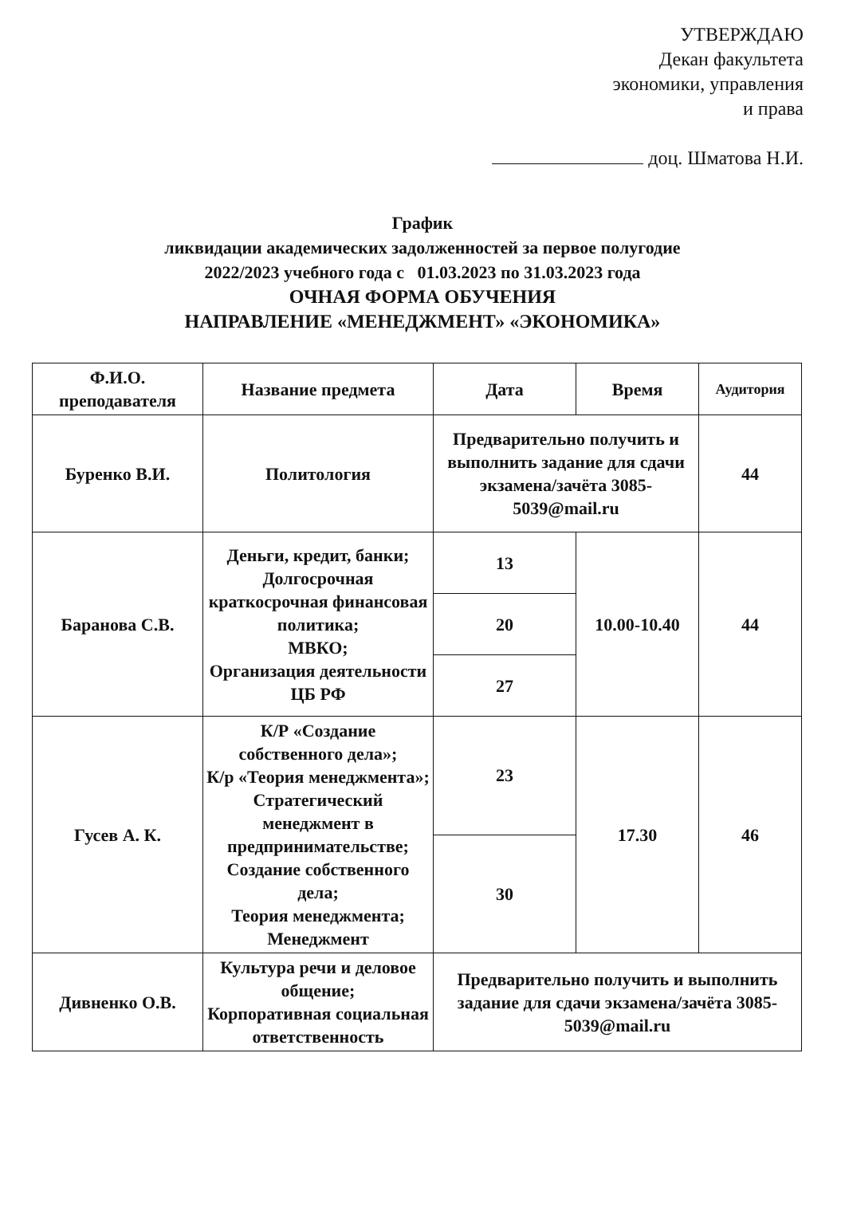УТВЕРЖДАЮ
Декан факультета
экономики, управления
и права
доц. Шматова Н.И.
График
ликвидации академических задолженностей за первое полугодие
2022/2023 учебного года с 01.03.2023 по 31.03.2023 года
ОЧНАЯ ФОРМА ОБУЧЕНИЯ
НАПРАВЛЕНИЕ «МЕНЕДЖМЕНТ» «ЭКОНОМИКА»
| Ф.И.О. преподавателя | Название предмета | Дата | Время | Аудитория |
| --- | --- | --- | --- | --- |
| Буренко В.И. | Политология | Предварительно получить и выполнить задание для сдачи экзамена/зачёта 3085-5039@mail.ru | | 44 |
| Баранова С.В. | Деньги, кредит, банки; Долгосрочная краткосрочная финансовая политика; МВКО; Организация деятельности ЦБ РФ | 13 | 10.00-10.40 | 44 |
| | | 20 | | |
| | | 27 | | |
| Гусев А. К. | К/Р «Создание собственного дела»; К/р «Теория менеджмента»; Стратегический менеджмент в предпринимательстве; Создание собственного дела; Теория менеджмента; Менеджмент | 23 | 17.30 | 46 |
| | | 30 | | |
| Дивненко О.В. | Культура речи и деловое общение; Корпоративная социальная ответственность | Предварительно получить и выполнить задание для сдачи экзамена/зачёта 3085-5039@mail.ru | | |